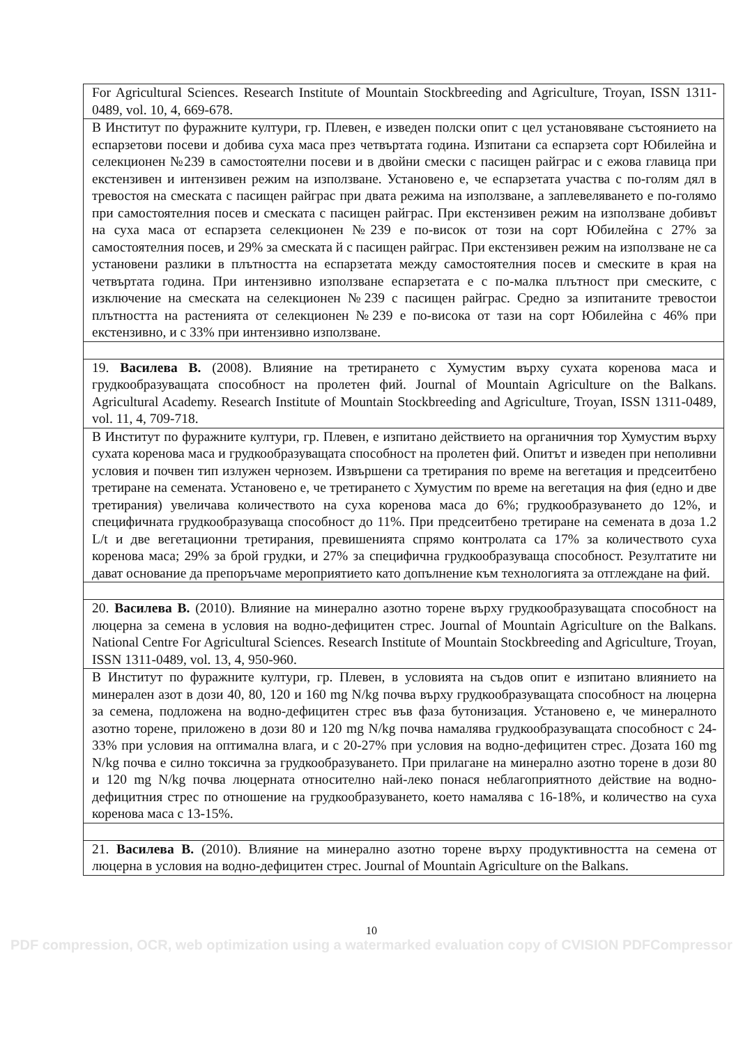| For Agricultural Sciences. Research Institute of Mountain Stockbreeding and Agriculture, Troyan, ISSN 1311-0489, vol. 10, 4, 669-678. |
| В Институт по фуражните култури, гр. Плевен, е изведен полски опит с цел установяване състоянието на еспарзетови посеви и добива суха маса през четвъртата година. Изпитани са еспарзета сорт Юбилейна и селекционен №239 в самостоятелни посеви и в двойни смески с пасищен райграс и с ежова главица при екстензивен и интензивен режим на използване. Установено е, че еспарзетата участва с по-голям дял в тревостоя на смеската с пасищен райграс при двата режима на използване, а заплевеляването е по-голямо при самостоятелния посев и смеската с пасищен райграс. При екстензивен режим на използване добивът на суха маса от еспарзета селекционен №239 е по-висок от този на сорт Юбилейна с 27% за самостоятелния посев, и 29% за смеската й с пасищен райграс. При екстензивен режим на използване не са установени разлики в плътността на еспарзетата между самостоятелния посев и смеските в края на четвъртата година. При интензивно използване еспарзетата е с по-малка плътност при смеските, с изключение на смеската на селекционен №239 с пасищен райграс. Средно за изпитаните тревостои плътността на растенията от селекционен №239 е по-висока от тази на сорт Юбилейна с 46% при екстензивно, и с 33% при интензивно използване. |
| 19. Василева В. (2008). Влияние на третирането с Хумустим върху сухата коренова маса и грудкообразуващата способност на пролетен фий. Journal of Mountain Agriculture on the Balkans. Agricultural Academy. Research Institute of Mountain Stockbreeding and Agriculture, Troyan, ISSN 1311-0489, vol. 11, 4, 709-718. |
| В Институт по фуражните култури, гр. Плевен, е изпитано действието на органичния тор Хумустим върху сухата коренова маса и грудкообразуващата способност на пролетен фий. Опитът и изведен при неполивни условия и почвен тип излужен чернозем. Извършени са третирания по време на вегетация и предсеитбено третиране на семената. Установено е, че третирането с Хумустим по време на вегетация на фия (едно и две третирания) увеличава количеството на суха коренова маса до 6%; грудкообразуването до 12%, и специфичната грудкообразуваща способност до 11%. При предсеитбено третиране на семената в доза 1.2 L/t и две вегетационни третирания, превишенията спрямо контролата са 17% за количеството суха коренова маса; 29% за брой грудки, и 27% за специфична грудкообразуваща способност. Резултатите ни дават основание да препоръчаме мероприятието като допълнение към технологията за отглеждане на фий. |
| 20. Василева В. (2010). Влияние на минерално азотно торене върху грудкообразуващата способност на люцерна за семена в условия на водно-дефицитен стрес. Journal of Mountain Agriculture on the Balkans. National Centre For Agricultural Sciences. Research Institute of Mountain Stockbreeding and Agriculture, Troyan, ISSN 1311-0489, vol. 13, 4, 950-960. |
| В Институт по фуражните култури, гр. Плевен, в условията на съдов опит е изпитано влиянието на минерален азот в дози 40, 80, 120 и 160 mg N/kg почва върху грудкообразуващата способност на люцерна за семена, подложена на водно-дефицитен стрес във фаза бутонизация. Установено е, че минералното азотно торене, приложено в дози 80 и 120 mg N/kg почва намалява грудкообразуващата способност с 24-33% при условия на оптимална влага, и с 20-27% при условия на водно-дефицитен стрес. Дозата 160 mg N/kg почва е силно токсична за грудкообразуването. При прилагане на минерално азотно торене в дози 80 и 120 mg N/kg почва люцерната относително най-леко понася неблагоприятното действие на водно-дефицитния стрес по отношение на грудкообразуването, което намалява с 16-18%, и количество на суха коренова маса с 13-15%. |
| 21. Василева В. (2010). Влияние на минерално азотно торене върху продуктивността на семена от люцерна в условия на водно-дефицитен стрес. Journal of Mountain Agriculture on the Balkans. |
10
PDF compression, OCR, web optimization using a watermarked evaluation copy of CVISION PDFCompressor